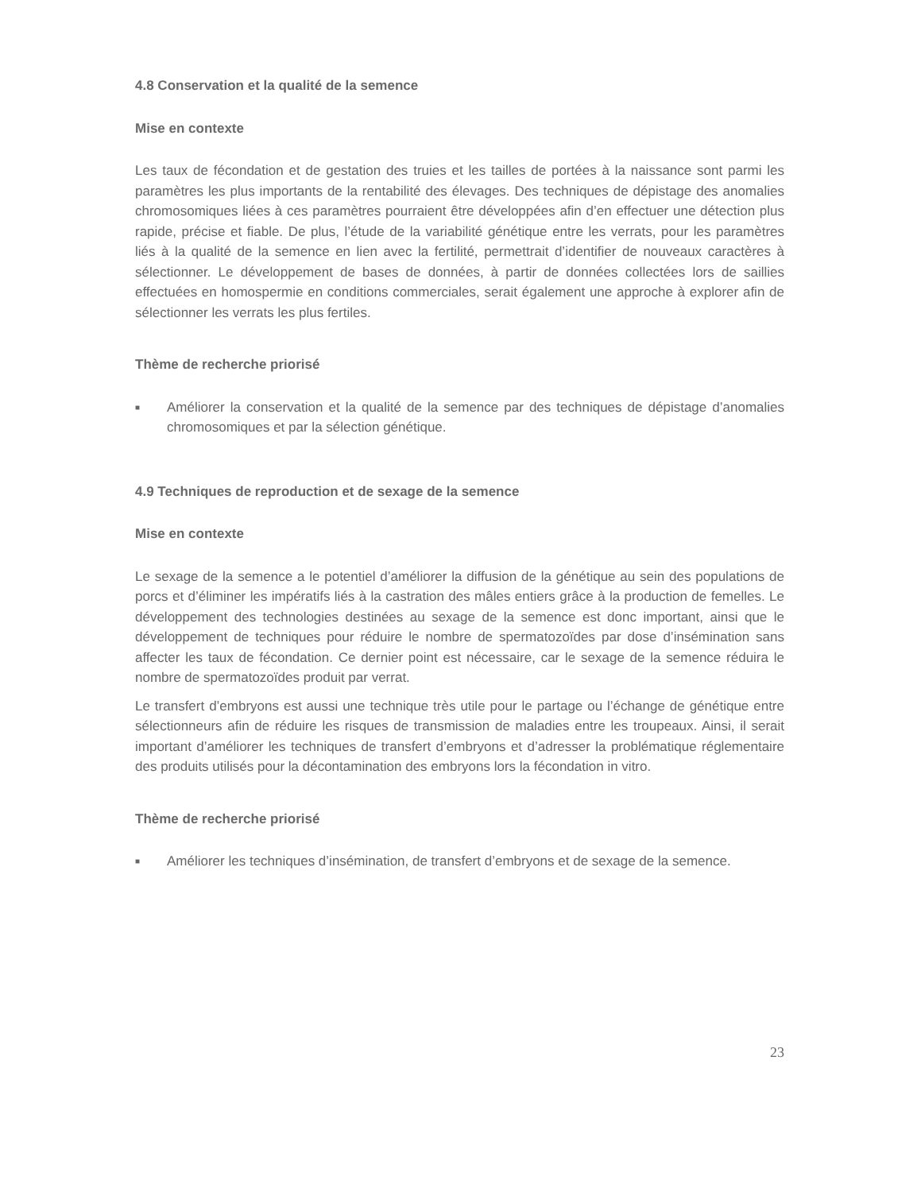4.8 Conservation et la qualité de la semence
Mise en contexte
Les taux de fécondation et de gestation des truies et les tailles de portées à la naissance sont parmi les paramètres les plus importants de la rentabilité des élevages. Des techniques de dépistage des anomalies chromosomiques liées à ces paramètres pourraient être développées afin d’en effectuer une détection plus rapide, précise et fiable. De plus, l’étude de la variabilité génétique entre les verrats, pour les paramètres liés à la qualité de la semence en lien avec la fertilité, permettrait d’identifier de nouveaux caractères à sélectionner. Le développement de bases de données, à partir de données collectées lors de saillies effectuées en homospermie en conditions commerciales, serait également une approche à explorer afin de sélectionner les verrats les plus fertiles.
Thème de recherche priorisé
■ Améliorer la conservation et la qualité de la semence par des techniques de dépistage d’anomalies chromosomiques et par la sélection génétique.
4.9 Techniques de reproduction et de sexage de la semence
Mise en contexte
Le sexage de la semence a le potentiel d’améliorer la diffusion de la génétique au sein des populations de porcs et d’éliminer les impératifs liés à la castration des mâles entiers grâce à la production de femelles. Le développement des technologies destinées au sexage de la semence est donc important, ainsi que le développement de techniques pour réduire le nombre de spermatozoïdes par dose d’insémination sans affecter les taux de fécondation. Ce dernier point est nécessaire, car le sexage de la semence réduira le nombre de spermatozoïdes produit par verrat.
Le transfert d’embryons est aussi une technique très utile pour le partage ou l’échange de génétique entre sélectionneurs afin de réduire les risques de transmission de maladies entre les troupeaux. Ainsi, il serait important d’améliorer les techniques de transfert d’embryons et d’adresser la problématique réglementaire des produits utilisés pour la décontamination des embryons lors la fécondation in vitro.
Thème de recherche priorisé
■ Améliorer les techniques d’insémination, de transfert d’embryons et de sexage de la semence.
23